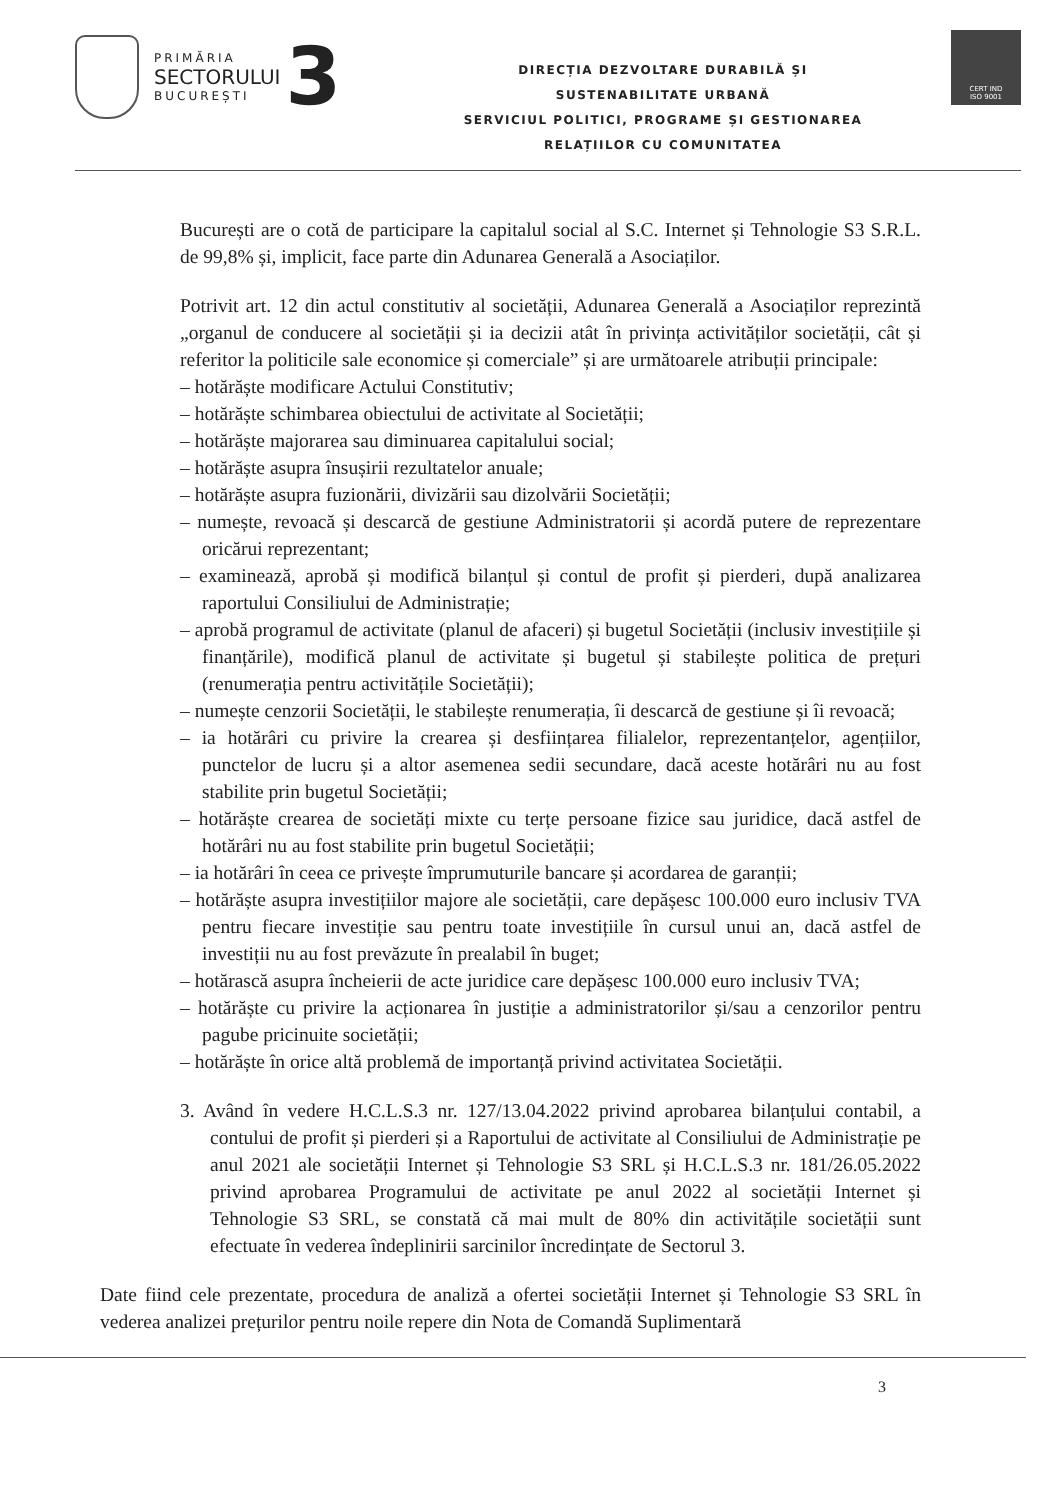PRIMĂRIA
SECTORULUI
BUCUREȘTI
3
DIRECȚIA DEZVOLTARE DURABILĂ ȘI
SUSTENABILITATE URBANĂ
SERVICIUL POLITICI, PROGRAME ȘI GESTIONAREA
RELAȚIILOR CU COMUNITATEA
CERT IND
ISO 9001
București are o cotă de participare la capitalul social al S.C. Internet și Tehnologie S3 S.R.L. de 99,8% și, implicit, face parte din Adunarea Generală a Asociaților.
Potrivit art. 12 din actul constitutiv al societății, Adunarea Generală a Asociaților reprezintă „organul de conducere al societății și ia decizii atât în privința activităților societății, cât și referitor la politicile sale economice și comerciale” și are următoarele atribuții principale:
– hotărăște modificare Actului Constitutiv;
– hotărăște schimbarea obiectului de activitate al Societății;
– hotărăște majorarea sau diminuarea capitalului social;
– hotărăște asupra însușirii rezultatelor anuale;
– hotărăște asupra fuzionării, divizării sau dizolvării Societății;
– numește, revoacă și descarcă de gestiune Administratorii și acordă putere de reprezentare oricărui reprezentant;
– examinează, aprobă și modifică bilanțul și contul de profit și pierderi, după analizarea raportului Consiliului de Administrație;
– aprobă programul de activitate (planul de afaceri) și bugetul Societății (inclusiv investițiile și finanțările), modifică planul de activitate și bugetul și stabilește politica de prețuri (renumerația pentru activitățile Societății);
– numește cenzorii Societății, le stabilește renumerația, îi descarcă de gestiune și îi revoacă;
– ia hotărâri cu privire la crearea și desființarea filialelor, reprezentanțelor, agențiilor, punctelor de lucru și a altor asemenea sedii secundare, dacă aceste hotărâri nu au fost stabilite prin bugetul Societății;
– hotărăște crearea de societăți mixte cu terțe persoane fizice sau juridice, dacă astfel de hotărâri nu au fost stabilite prin bugetul Societății;
– ia hotărâri în ceea ce privește împrumuturile bancare și acordarea de garanții;
– hotărăște asupra investițiilor majore ale societății, care depășesc 100.000 euro inclusiv TVA pentru fiecare investiție sau pentru toate investițiile în cursul unui an, dacă astfel de investiții nu au fost prevăzute în prealabil în buget;
– hotărască asupra încheierii de acte juridice care depășesc 100.000 euro inclusiv TVA;
– hotărăște cu privire la acționarea în justiție a administratorilor și/sau a cenzorilor pentru pagube pricinuite societății;
– hotărăște în orice altă problemă de importanță privind activitatea Societății.
3. Având în vedere H.C.L.S.3 nr. 127/13.04.2022 privind aprobarea bilanțului contabil, a contului de profit și pierderi și a Raportului de activitate al Consiliului de Administrație pe anul 2021 ale societății Internet și Tehnologie S3 SRL și H.C.L.S.3 nr. 181/26.05.2022 privind aprobarea Programului de activitate pe anul 2022 al societății Internet și Tehnologie S3 SRL, se constată că mai mult de 80% din activitățile societății sunt efectuate în vederea îndeplinirii sarcinilor încredințate de Sectorul 3.
Date fiind cele prezentate, procedura de analiză a ofertei societății Internet și Tehnologie S3 SRL în vederea analizei prețurilor pentru noile repere din Nota de Comandă Suplimentară
3